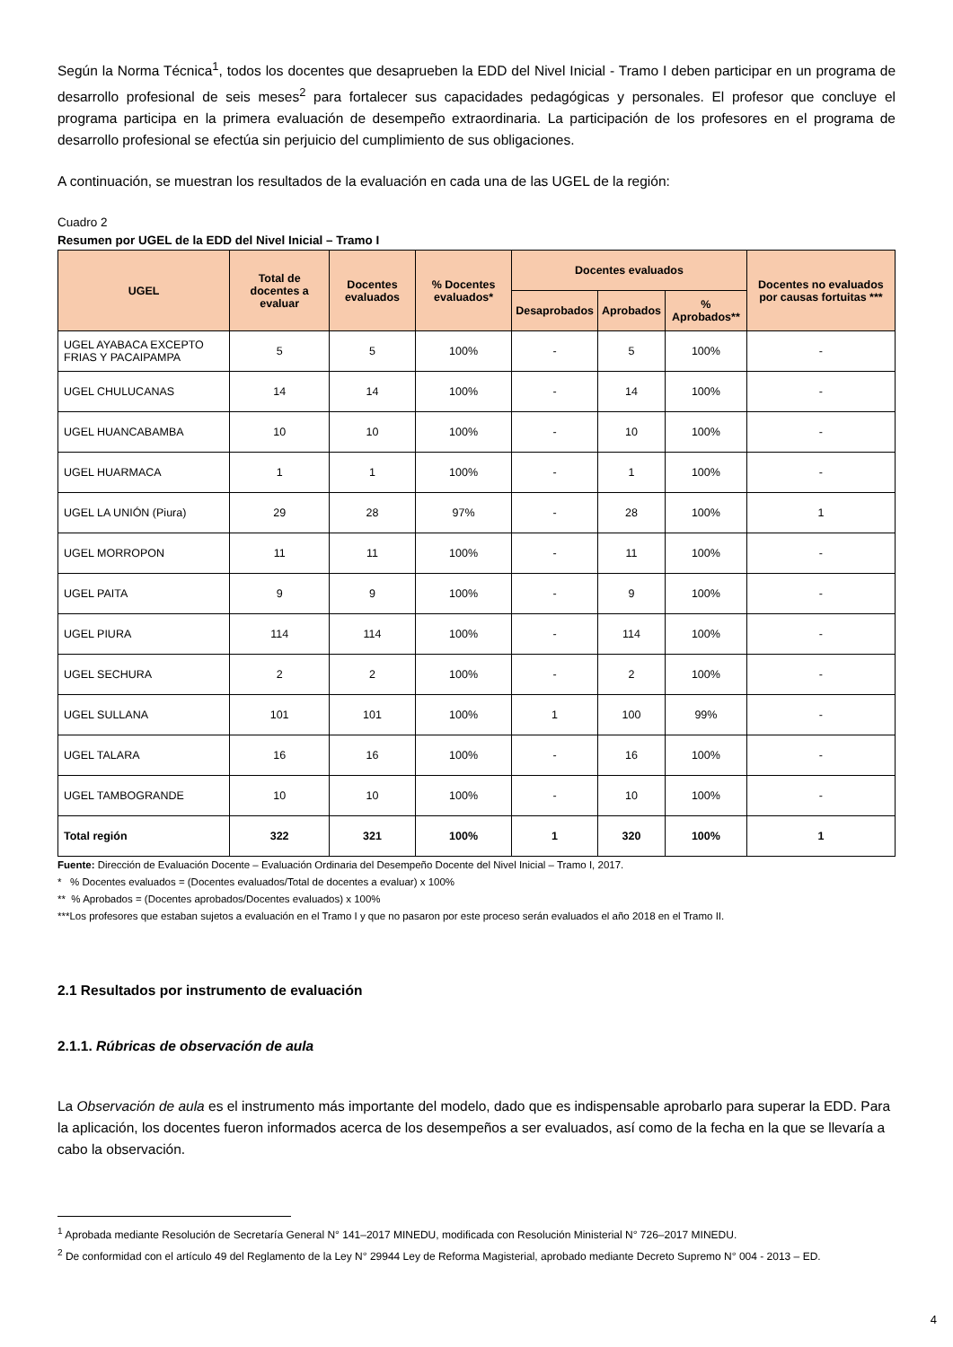Según la Norma Técnica<sup>1</sup>, todos los docentes que desaprueben la EDD del Nivel Inicial - Tramo I deben participar en un programa de desarrollo profesional de seis meses<sup>2</sup> para fortalecer sus capacidades pedagógicas y personales. El profesor que concluye el programa participa en la primera evaluación de desempeño extraordinaria. La participación de los profesores en el programa de desarrollo profesional se efectúa sin perjuicio del cumplimiento de sus obligaciones.
A continuación, se muestran los resultados de la evaluación en cada una de las UGEL de la región:
Cuadro 2
Resumen por UGEL de la EDD del Nivel Inicial – Tramo I
| UGEL | Total de docentes a evaluar | Docentes evaluados | % Docentes evaluados* | Docentes evaluados | | | Docentes no evaluados por causas fortuitas *** |
| --- | --- | --- | --- | --- | --- | --- | --- |
| | | | | Desaprobados | Aprobados | % Aprobados** | |
| UGEL AYABACA EXCEPTO FRIAS Y PACAIPAMPA | 5 | 5 | 100% | - | 5 | 100% | - |
| UGEL CHULUCANAS | 14 | 14 | 100% | - | 14 | 100% | - |
| UGEL HUANCABAMBA | 10 | 10 | 100% | - | 10 | 100% | - |
| UGEL HUARMACA | 1 | 1 | 100% | - | 1 | 100% | - |
| UGEL LA UNIÓN (Piura) | 29 | 28 | 97% | - | 28 | 100% | 1 |
| UGEL MORROPON | 11 | 11 | 100% | - | 11 | 100% | - |
| UGEL PAITA | 9 | 9 | 100% | - | 9 | 100% | - |
| UGEL PIURA | 114 | 114 | 100% | - | 114 | 100% | - |
| UGEL SECHURA | 2 | 2 | 100% | - | 2 | 100% | - |
| UGEL SULLANA | 101 | 101 | 100% | 1 | 100 | 99% | - |
| UGEL TALARA | 16 | 16 | 100% | - | 16 | 100% | - |
| UGEL TAMBOGRANDE | 10 | 10 | 100% | - | 10 | 100% | - |
| Total región | 322 | 321 | 100% | 1 | 320 | 100% | 1 |
Fuente: Dirección de Evaluación Docente – Evaluación Ordinaria del Desempeño Docente del Nivel Inicial – Tramo I, 2017.
* % Docentes evaluados = (Docentes evaluados/Total de docentes a evaluar) x 100%
** % Aprobados = (Docentes aprobados/Docentes evaluados) x 100%
***Los profesores que estaban sujetos a evaluación en el Tramo I y que no pasaron por este proceso serán evaluados el año 2018 en el Tramo II.
2.1 Resultados por instrumento de evaluación
2.1.1. Rúbricas de observación de aula
La Observación de aula es el instrumento más importante del modelo, dado que es indispensable aprobarlo para superar la EDD. Para la aplicación, los docentes fueron informados acerca de los desempeños a ser evaluados, así como de la fecha en la que se llevaría a cabo la observación.
<sup>1</sup> Aprobada mediante Resolución de Secretaría General N° 141–2017 MINEDU, modificada con Resolución Ministerial N° 726–2017 MINEDU.
<sup>2</sup> De conformidad con el artículo 49 del Reglamento de la Ley N° 29944 Ley de Reforma Magisterial, aprobado mediante Decreto Supremo N° 004 - 2013 – ED.
4